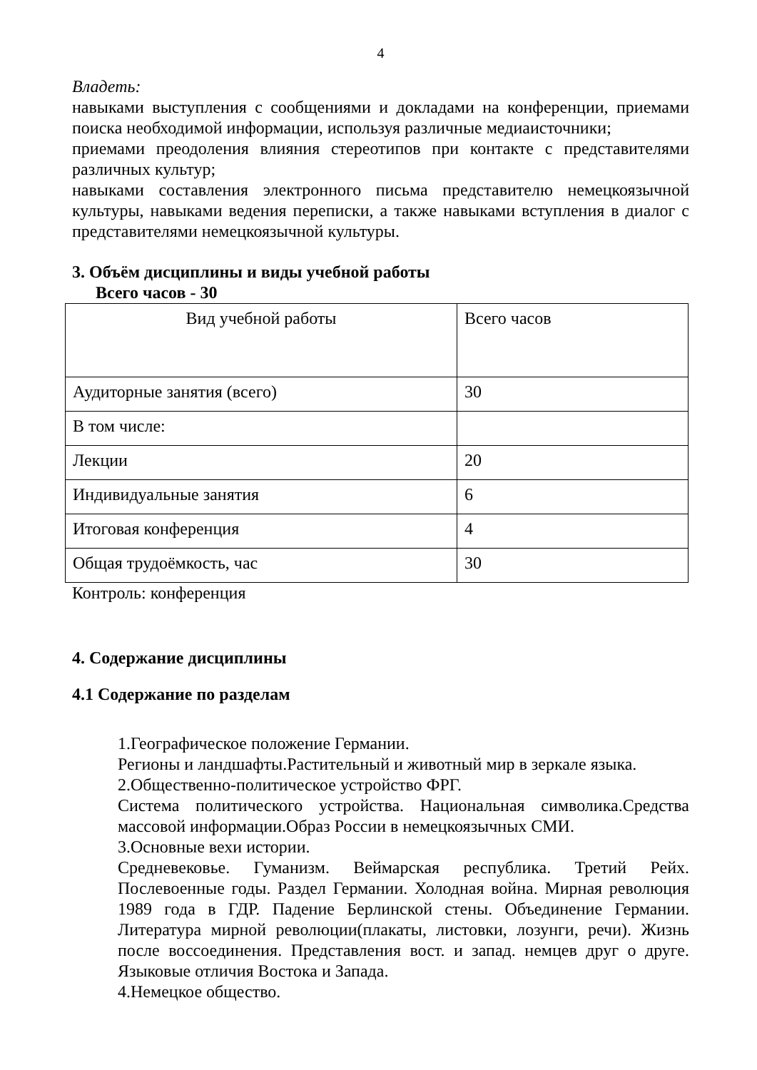4
Владеть:
навыками выступления с сообщениями и докладами на конференции, приемами поиска необходимой информации, используя различные медиаисточники;
приемами преодоления влияния стереотипов при контакте с представителями различных культур;
навыками составления электронного письма представителю немецкоязычной культуры, навыками ведения переписки, а также навыками вступления в диалог с представителями немецкоязычной культуры.
3. Объём дисциплины и виды учебной работы
Всего часов - 30
| Вид учебной работы | Всего часов |
| Аудиторные занятия (всего) | 30 |
| В том числе: | |
| Лекции | 20 |
| Индивидуальные занятия | 6 |
| Итоговая конференция | 4 |
| Общая трудоёмкость, час | 30 |
Контроль: конференция
4. Содержание дисциплины
4.1 Содержание по разделам
1.Географическое положение Германии.
Регионы и ландшафты.Растительный и животный мир в зеркале языка.
2.Общественно-политическое устройство ФРГ.
Система политического устройства. Национальная символика.Средства массовой информации.Образ России в немецкоязычных СМИ.
3.Основные вехи истории.
Средневековье. Гуманизм. Веймарская республика. Третий Рейх. Послевоенные годы. Раздел Германии. Холодная война. Мирная революция 1989 года в ГДР. Падение Берлинской стены. Объединение Германии. Литература мирной революции(плакаты, листовки, лозунги, речи). Жизнь после воссоединения. Представления вост. и запад. немцев друг о друге. Языковые отличия Востока и Запада.
4.Немецкое общество.